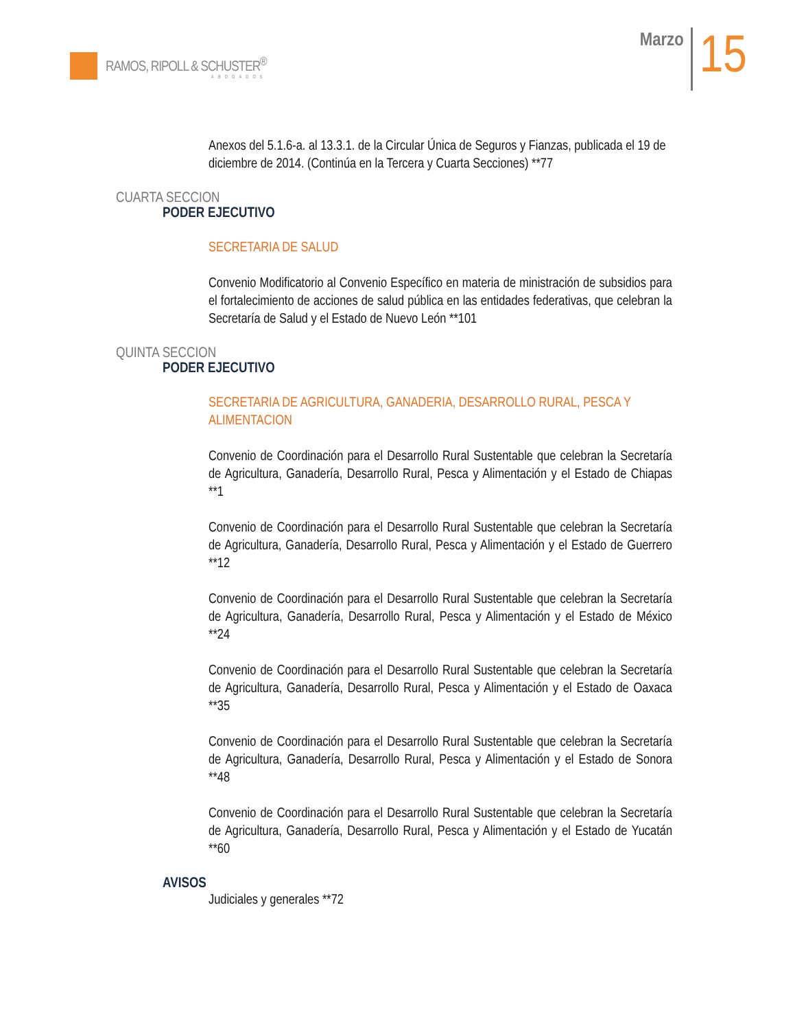RAMOS, RIPOLL & SCHUSTER<sup>®</sup>
ABOGADOS
Marzo
15
Anexos del 5.1.6-a. al 13.3.1. de la Circular Única de Seguros y Fianzas, publicada el 19 de diciembre de 2014. (Continúa en la Tercera y Cuarta Secciones) **77
CUARTA SECCION
PODER EJECUTIVO
SECRETARIA DE SALUD
Convenio Modificatorio al Convenio Específico en materia de ministración de subsidios para el fortalecimiento de acciones de salud pública en las entidades federativas, que celebran la Secretaría de Salud y el Estado de Nuevo León **101
QUINTA SECCION
PODER EJECUTIVO
SECRETARIA DE AGRICULTURA, GANADERIA, DESARROLLO RURAL, PESCA Y ALIMENTACION
Convenio de Coordinación para el Desarrollo Rural Sustentable que celebran la Secretaría de Agricultura, Ganadería, Desarrollo Rural, Pesca y Alimentación y el Estado de Chiapas **1
Convenio de Coordinación para el Desarrollo Rural Sustentable que celebran la Secretaría de Agricultura, Ganadería, Desarrollo Rural, Pesca y Alimentación y el Estado de Guerrero **12
Convenio de Coordinación para el Desarrollo Rural Sustentable que celebran la Secretaría de Agricultura, Ganadería, Desarrollo Rural, Pesca y Alimentación y el Estado de México **24
Convenio de Coordinación para el Desarrollo Rural Sustentable que celebran la Secretaría de Agricultura, Ganadería, Desarrollo Rural, Pesca y Alimentación y el Estado de Oaxaca **35
Convenio de Coordinación para el Desarrollo Rural Sustentable que celebran la Secretaría de Agricultura, Ganadería, Desarrollo Rural, Pesca y Alimentación y el Estado de Sonora **48
Convenio de Coordinación para el Desarrollo Rural Sustentable que celebran la Secretaría de Agricultura, Ganadería, Desarrollo Rural, Pesca y Alimentación y el Estado de Yucatán **60
AVISOS
Judiciales y generales **72